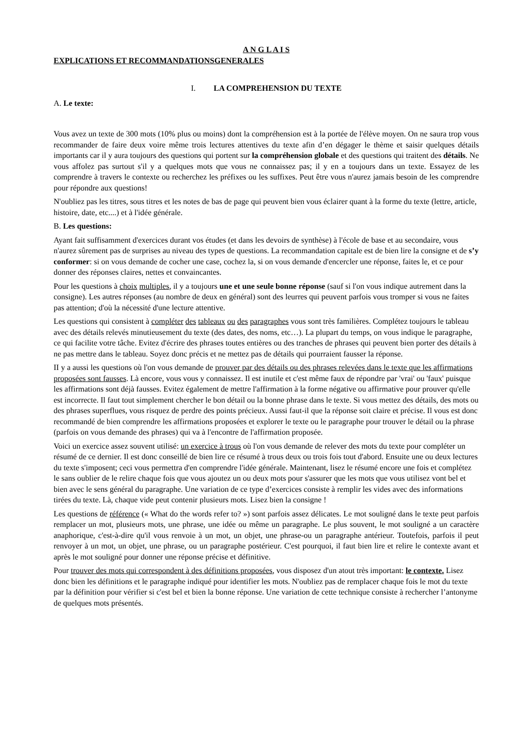A N G L A I S
EXPLICATIONS ET RECOMMANDATIONSGENERALES
I. LA COMPREHENSION DU TEXTE
A. Le texte:
Vous avez un texte de 300 mots (10% plus ou moins) dont la compréhension est à la portée de l'élève moyen. On ne saura trop vous recommander de faire deux voire même trois lectures attentives du texte afin d’en dégager le thème et saisir quelques détails importants car il y aura toujours des questions qui portent sur la compréhension globale et des questions qui traitent des détails. Ne vous affolez pas surtout s'il y a quelques mots que vous ne connaissez pas; il y en a toujours dans un texte. Essayez de les comprendre à travers le contexte ou recherchez les préfixes ou les suffixes. Peut être vous n'aurez jamais besoin de les comprendre pour répondre aux questions!
N'oubliez pas les titres, sous titres et les notes de bas de page qui peuvent bien vous éclairer quant à la forme du texte (lettre, article, histoire, date, etc....) et à l'idée générale.
B. Les questions:
Ayant fait suffisamment d'exercices durant vos études (et dans les devoirs de synthèse) à l'école de base et au secondaire, vous n'aurez sûrement pas de surprises au niveau des types de questions. La recommandation capitale est de bien lire la consigne et de s’y conformer: si on vous demande de cocher une case, cochez la, si on vous demande d'encercler une réponse, faites le, et ce pour donner des réponses claires, nettes et convaincantes.
Pour les questions à choix multiples, il y a toujours une et une seule bonne réponse (sauf si l'on vous indique autrement dans la consigne). Les autres réponses (au nombre de deux en général) sont des leurres qui peuvent parfois vous tromper si vous ne faites pas attention; d'où la nécessité d'une lecture attentive.
Les questions qui consistent à compléter des tableaux ou des paragraphes vous sont très familières. Complétez toujours le tableau avec des détails relevés minutieusement du texte (des dates, des noms, etc…). La plupart du temps, on vous indique le paragraphe, ce qui facilite votre tâche. Evitez d'écrire des phrases toutes entières ou des tranches de phrases qui peuvent bien porter des détails à ne pas mettre dans le tableau. Soyez donc précis et ne mettez pas de détails qui pourraient fausser la réponse.
II y a aussi les questions où l'on vous demande de prouver par des détails ou des phrases relevées dans le texte que les affirmations proposées sont fausses. Là encore, vous vous y connaissez. Il est inutile et c'est même faux de répondre par 'vrai' ou 'faux' puisque les affirmations sont déjà fausses. Evitez également de mettre l'affirmation à la forme négative ou affirmative pour prouver qu'elle est incorrecte. Il faut tout simplement chercher le bon détail ou la bonne phrase dans le texte. Si vous mettez des détails, des mots ou des phrases superflues, vous risquez de perdre des points précieux. Aussi faut-il que la réponse soit claire et précise. Il vous est donc recommandé de bien comprendre les affirmations proposées et explorer le texte ou le paragraphe pour trouver le détail ou la phrase (parfois on vous demande des phrases) qui va à l'encontre de l'affirmation proposée.
Voici un exercice assez souvent utilisé: un exercice à trous où l'on vous demande de relever des mots du texte pour compléter un résumé de ce dernier. Il est donc conseillé de bien lire ce résumé à trous deux ou trois fois tout d'abord. Ensuite une ou deux lectures du texte s'imposent; ceci vous permettra d'en comprendre l'idée générale. Maintenant, lisez le résumé encore une fois et complétez le sans oublier de le relire chaque fois que vous ajoutez un ou deux mots pour s'assurer que les mots que vous utilisez vont bel et bien avec le sens général du paragraphe. Une variation de ce type d’exercices consiste à remplir les vides avec des informations tirées du texte. Là, chaque vide peut contenir plusieurs mots. Lisez bien la consigne !
Les questions de référence (« What do the words refer to? ») sont parfois assez délicates. Le mot souligné dans le texte peut parfois remplacer un mot, plusieurs mots, une phrase, une idée ou même un paragraphe. Le plus souvent, le mot souligné a un caractère anaphorique, c'est-à-dire qu'il vous renvoie à un mot, un objet, une phrase-ou un paragraphe antérieur. Toutefois, parfois il peut renvoyer à un mot, un objet, une phrase, ou un paragraphe postérieur. C'est pourquoi, il faut bien lire et relire le contexte avant et après le mot souligné pour donner une réponse précise et définitive.
Pour trouver des mots qui correspondent à des définitions proposées, vous disposez d'un atout très important: le contexte. Lisez donc bien les définitions et le paragraphe indiqué pour identifier les mots. N'oubliez pas de remplacer chaque fois le mot du texte par la définition pour vérifier si c'est bel et bien la bonne réponse. Une variation de cette technique consiste à rechercher l’antonyme de quelques mots présentés.